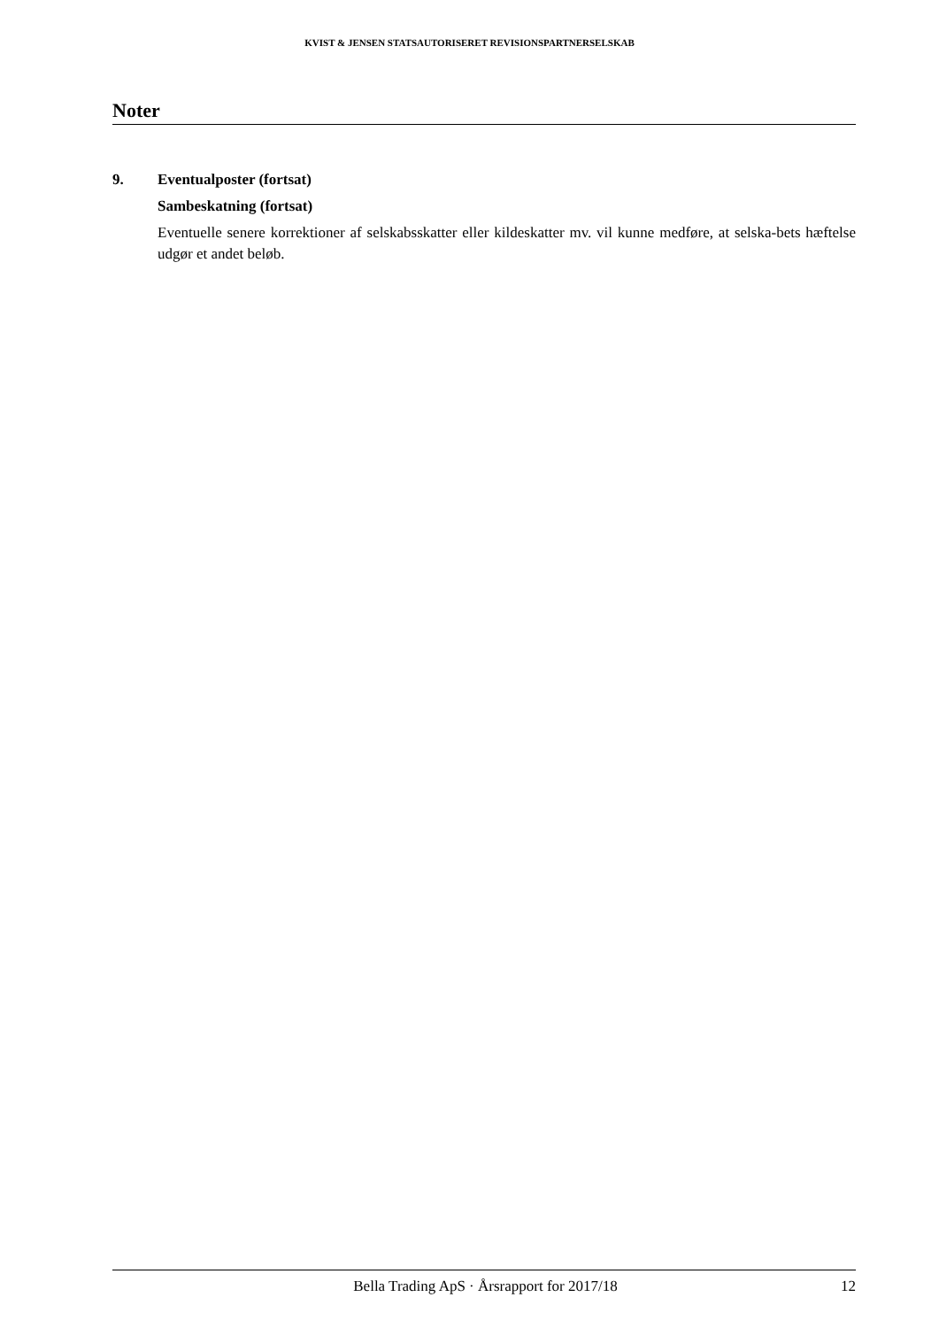KVIST & JENSEN STATSAUTORISERET REVISIONSPARTNERSELSKAB
Noter
9. Eventualposter (fortsat)
Sambeskatning (fortsat)
Eventuelle senere korrektioner af selskabsskatter eller kildeskatter mv. vil kunne medføre, at selska-bets hæftelse udgør et andet beløb.
Bella Trading ApS · Årsrapport for 2017/18 12